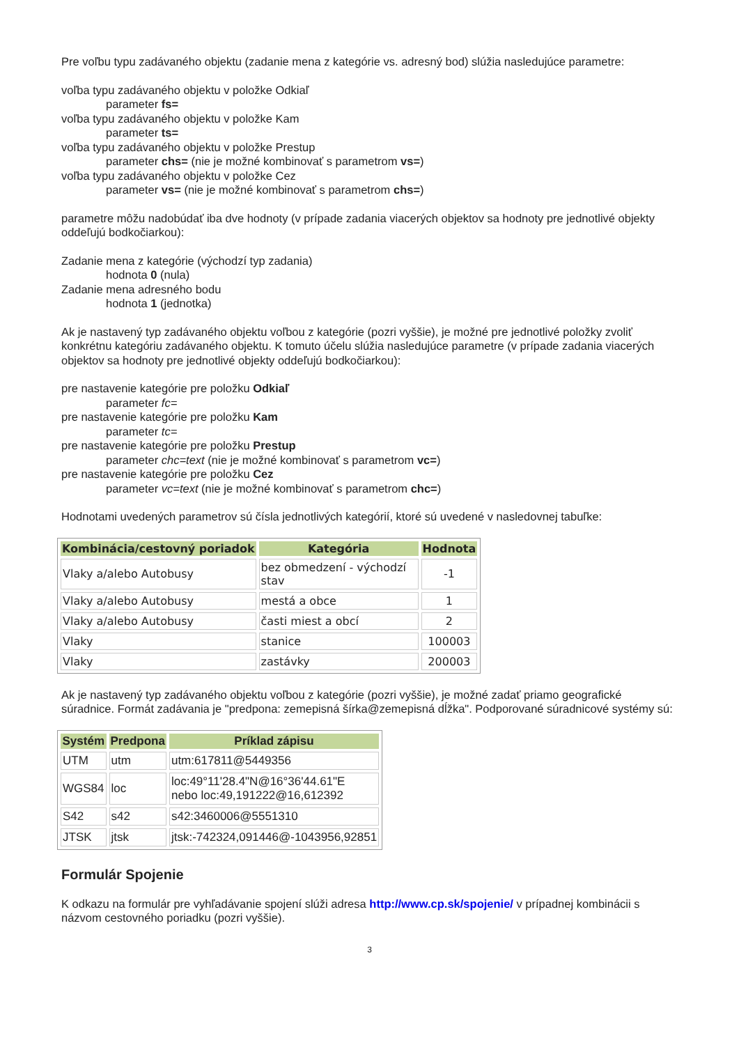Pre voľbu typu zadávaného objektu (zadanie mena z kategórie vs. adresný bod) slúžia nasledujúce parametre:
voľba typu zadávaného objektu v položke Odkiaľ
parameter fs=
voľba typu zadávaného objektu v položke Kam
parameter ts=
voľba typu zadávaného objektu v položke Prestup
parameter chs= (nie je možné kombinovať s parametrom vs=)
voľba typu zadávaného objektu v položke Cez
parameter vs= (nie je možné kombinovať s parametrom chs=)
parametre môžu nadobúdať iba dve hodnoty (v prípade zadania viacerých objektov sa hodnoty pre jednotlivé objekty oddeľujú bodkočiarkou):
Zadanie mena z kategórie (východzí typ zadania)
hodnota 0 (nula)
Zadanie mena adresného bodu
hodnota 1 (jednotka)
Ak je nastavený typ zadávaného objektu voľbou z kategórie (pozri vyššie), je možné pre jednotlivé položky zvoliť konkrétnu kategóriu zadávaného objektu. K tomuto účelu slúžia nasledujúce parametre (v prípade zadania viacerých objektov sa hodnoty pre jednotlivé objekty oddeľujú bodkočiarkou):
pre nastavenie kategórie pre položku Odkiaľ
parameter fc=
pre nastavenie kategórie pre položku Kam
parameter tc=
pre nastavenie kategórie pre položku Prestup
parameter chc=text (nie je možné kombinovať s parametrom vc=)
pre nastavenie kategórie pre položku Cez
parameter vc=text (nie je možné kombinovať s parametrom chc=)
Hodnotami uvedených parametrov sú čísla jednotlivých kategórií, ktoré sú uvedené v nasledovnej tabuľke:
| Kombinácia/cestovný poriadok | Kategória | Hodnota |
| --- | --- | --- |
| Vlaky a/alebo Autobusy | bez obmedzení - východzí stav | -1 |
| Vlaky a/alebo Autobusy | mestá a obce | 1 |
| Vlaky a/alebo Autobusy | časti miest a obcí | 2 |
| Vlaky | stanice | 100003 |
| Vlaky | zastávky | 200003 |
Ak je nastavený typ zadávaného objektu voľbou z kategórie (pozri vyššie), je možné zadať priamo geografické súradnice. Formát zadávania je "predpona: zemepisná šírka@zemepisná dĺžka". Podporované súradnicové systémy sú:
| Systém | Predpona | Príklad zápisu |
| --- | --- | --- |
| UTM | utm | utm:617811@5449356 |
| WGS84 | loc | loc:49°11'28.4"N@16°36'44.61"E nebo loc:49,191222@16,612392 |
| S42 | s42 | s42:3460006@5551310 |
| JTSK | jtsk | jtsk:-742324,091446@-1043956,92851 |
Formulár Spojenie
K odkazu na formulár pre vyhľadávanie spojení slúži adresa http://www.cp.sk/spojenie/ v prípadnej kombinácii s názvom cestovného poriadku (pozri vyššie).
3